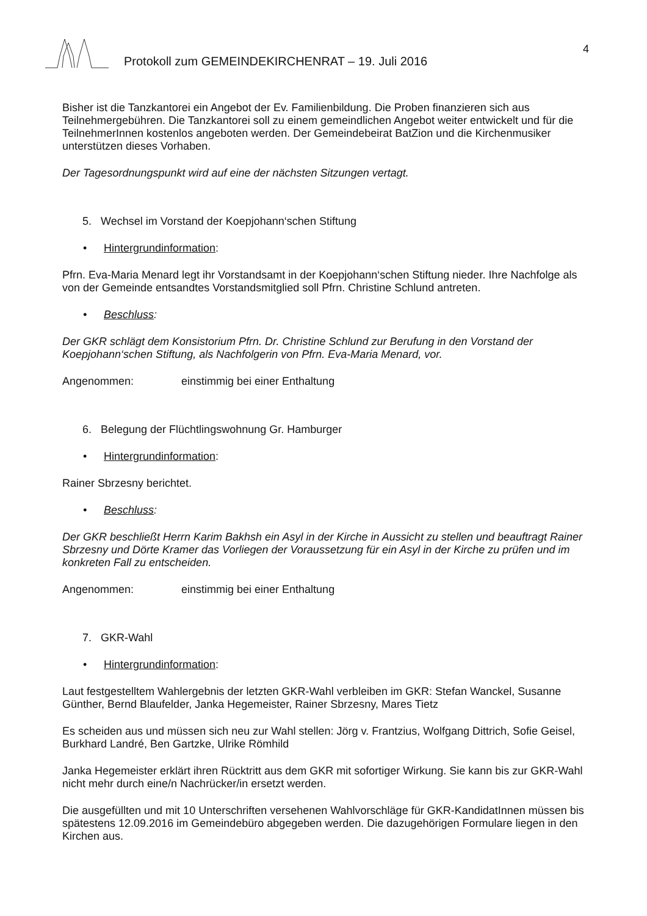Protokoll zum GEMEINDEKIRCHENRAT – 19. Juli 2016
4
Bisher ist die Tanzkantorei ein Angebot der Ev. Familienbildung. Die Proben finanzieren sich aus Teilnehmergebühren. Die Tanzkantorei soll zu einem gemeindlichen Angebot weiter entwickelt und für die TeilnehmerInnen kostenlos angeboten werden. Der Gemeindebeirat BatZion und die Kirchenmusiker unterstützen dieses Vorhaben.
Der Tagesordnungspunkt wird auf eine der nächsten Sitzungen vertagt.
5. Wechsel im Vorstand der Koepjohann‘schen Stiftung
• Hintergrundinformation:
Pfrn. Eva-Maria Menard legt ihr Vorstandsamt in der Koepjohann‘schen Stiftung nieder. Ihre Nachfolge als von der Gemeinde entsandtes Vorstandsmitglied soll Pfrn. Christine Schlund antreten.
• Beschluss:
Der GKR schlägt dem Konsistorium Pfrn. Dr. Christine Schlund zur Berufung in den Vorstand der Koepjohann‘schen Stiftung, als Nachfolgerin von Pfrn. Eva-Maria Menard, vor.
Angenommen: einstimmig bei einer Enthaltung
6. Belegung der Flüchtlingswohnung Gr. Hamburger
• Hintergrundinformation:
Rainer Sbrzesny berichtet.
• Beschluss:
Der GKR beschließt Herrn Karim Bakhsh ein Asyl in der Kirche in Aussicht zu stellen und beauftragt Rainer Sbrzesny und Dörte Kramer das Vorliegen der Voraussetzung für ein Asyl in der Kirche zu prüfen und im konkreten Fall zu entscheiden.
Angenommen: einstimmig bei einer Enthaltung
7. GKR-Wahl
• Hintergrundinformation:
Laut festgestelltem Wahlergebnis der letzten GKR-Wahl verbleiben im GKR: Stefan Wanckel, Susanne Günther, Bernd Blaufelder, Janka Hegemeister, Rainer Sbrzesny, Mares Tietz
Es scheiden aus und müssen sich neu zur Wahl stellen: Jörg v. Frantzius, Wolfgang Dittrich, Sofie Geisel, Burkhard Landré, Ben Gartzke, Ulrike Römhild
Janka Hegemeister erklärt ihren Rücktritt aus dem GKR mit sofortiger Wirkung. Sie kann bis zur GKR-Wahl nicht mehr durch eine/n Nachrücker/in ersetzt werden.
Die ausgefüllten und mit 10 Unterschriften versehenen Wahlvorschläge für GKR-KandidatInnen müssen bis spätestens 12.09.2016 im Gemeindebüro abgegeben werden. Die dazugehörigen Formulare liegen in den Kirchen aus.